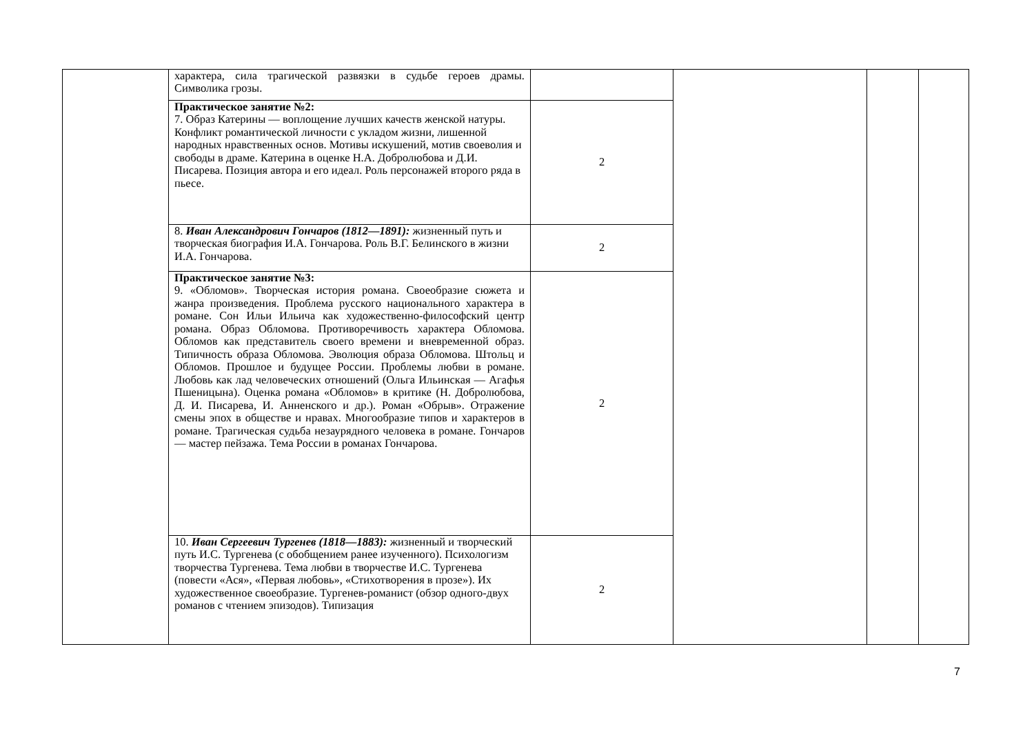| | характера, сила трагической развязки в судьбе героев драмы. Символика грозы. | | | | |
| | Практическое занятие №2: 7. Образ Катерины — воплощение лучших качеств женской натуры. Конфликт романтической личности с укладом жизни, лишенной народных нравственных основ. Мотивы искушений, мотив своеволия и свободы в драме. Катерина в оценке Н.А. Добролюбова и Д.И. Писарева. Позиция автора и его идеал. Роль персонажей второго ряда в пьесе. | 2 | | | |
| | 8. Иван Александрович Гончаров (1812—1891): жизненный путь и творческая биография И.А. Гончарова. Роль В.Г. Белинского в жизни И.А. Гончарова. | 2 | | | |
| | Практическое занятие №3: 9. «Обломов». Творческая история романа. Своеобразие сюжета и жанра произведения. Проблема русского национального характера в романе. Сон Ильи Ильича как художественно-философский центр романа. Образ Обломова. Противоречивость характера Обломова. Обломов как представитель своего времени и вневременной образ. Типичность образа Обломова. Эволюция образа Обломова. Штольц и Обломов. Прошлое и будущее России. Проблемы любви в романе. Любовь как лад человеческих отношений (Ольга Ильинская — Агафья Пшеницына). Оценка романа «Обломов» в критике (Н. Добролюбова, Д. И. Писарева, И. Анненского и др.). Роман «Обрыв». Отражение смены эпох в обществе и нравах. Многообразие типов и характеров в романе. Трагическая судьба незаурядного человека в романе. Гончаров — мастер пейзажа. Тема России в романах Гончарова. | 2 | | | |
| | 10. Иван Сергеевич Тургенев (1818—1883): жизненный и творческий путь И.С. Тургенева (с обобщением ранее изученного). Психологизм творчества Тургенева. Тема любви в творчестве И.С. Тургенева (повести «Ася», «Первая любовь», «Стихотворения в прозе»). Их художественное своеобразие. Тургенев-романист (обзор одного-двух романов с чтением эпизодов). Типизация | 2 | | | |
7